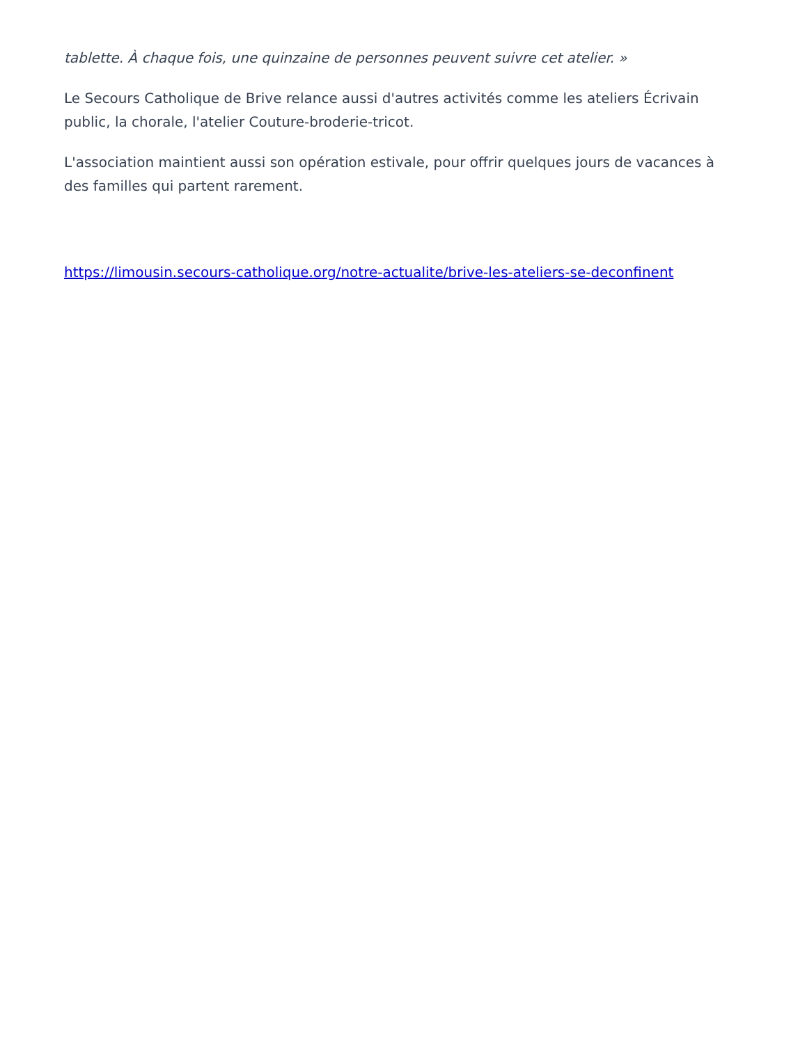tablette. À chaque fois, une quinzaine de personnes peuvent suivre cet atelier. »
Le Secours Catholique de Brive relance aussi d'autres activités comme les ateliers Écrivain public, la chorale, l'atelier Couture-broderie-tricot.
L'association maintient aussi son opération estivale, pour offrir quelques jours de vacances à des familles qui partent rarement.
https://limousin.secours-catholique.org/notre-actualite/brive-les-ateliers-se-deconfinent